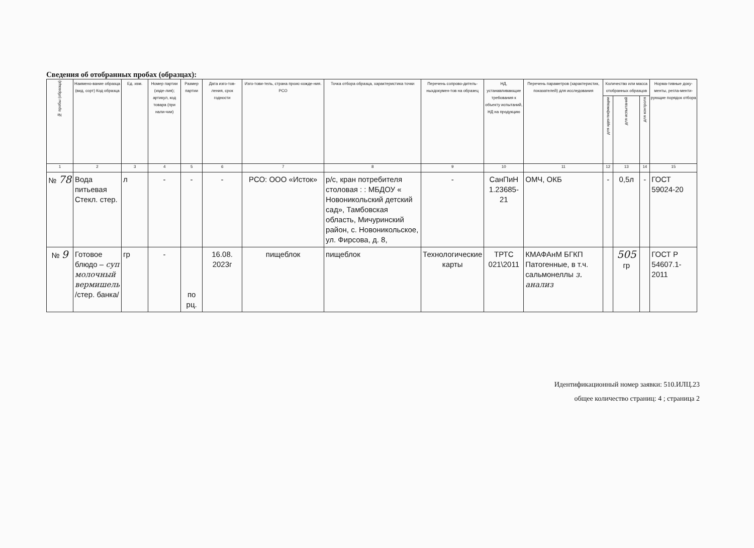Сведения об отобранных пробах (образцах):
| № пробы (образца) | Наимено-вание образца (вид, сорт) Код образца | Ед. изм. | Номер партии (изде-лия); артикул, код товара (при нали-чии) | Размер партии | Дата изго-тов-ления, срок годности | Изго-тови-тель, страна проис-хожде-ния. РСО | Точка отбора образца, характеристика точки | Перечень сопрово-дитель-ныхдокумен-тов на образец | НД, устанавливающие требования к объекту испытаний, НД на продукцию | Перечень параметров (характеристик, показателей) для исследования | Количество или масса отобранных образцов | | | Норма-тивные доку-менты, регла-менти-рующие порядок отбора |
| --- | --- | --- | --- | --- | --- | --- | --- | --- | --- | --- | --- | --- | --- | --- |
| | | | | | | | | | | | для идентификации | для испытаний | для контроля | |
| 1 | 2 | 3 | 4 | 5 | 6 | 7 | 8 | 9 | 10 | 11 | 12 | 13 | 14 | 15 |
| № 78 | Вода питьевая Стекл. стер. | л | - | - | - | РСО: ООО «Исток» | р/с, кран потребителя столовая : : МБДОУ « Новоникольский детский сад», Тамбовская область, Мичуринский район, с. Новоникольское, ул. Фирсова, д. 8, | - | СанПиН 1.23685-21 | ОМЧ, ОКБ | - | 0,5л | - | ГОСТ 59024-20 |
| № 9 | Готовое блюдо – суп молочный вермишель /стер. банка/ | гр | - | по рц. | 16.08. 2023г | пищеблок | пищеблок | Технологические карты | ТРТС 021\2011 | КМАФАнМ БГКП Патогенные, в т.ч. сальмонеллы з. анализ | | 505 гр | | ГОСТ Р 54607.1-2011 |
Идентификационный номер заявки: 510.ИЛЦ.23
общее количество страниц: 4 ; страница 2